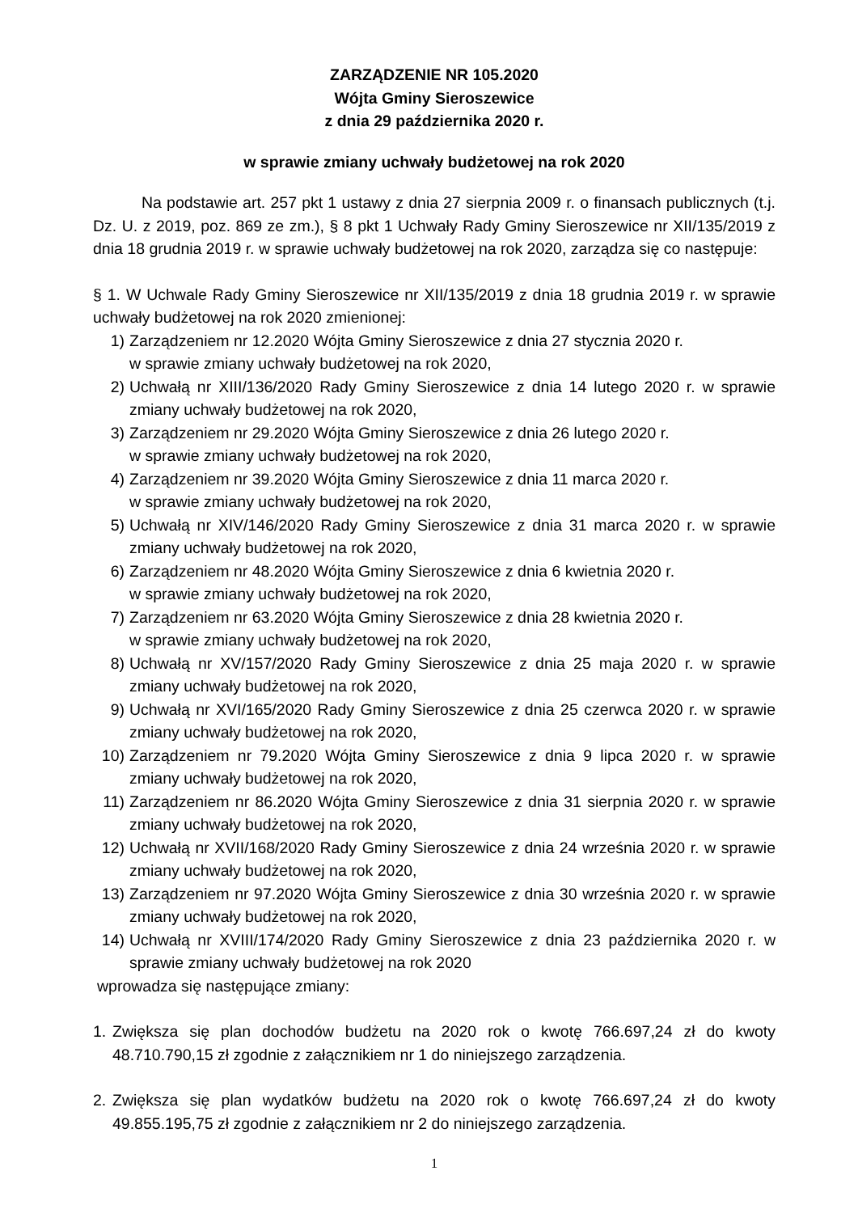ZARZĄDZENIE NR 105.2020
Wójta Gminy Sieroszewice
z dnia 29 października 2020 r.
w sprawie zmiany uchwały budżetowej na rok 2020
Na podstawie art. 257 pkt 1 ustawy z dnia 27 sierpnia 2009 r. o finansach publicznych (t.j. Dz. U. z 2019, poz. 869 ze zm.), § 8 pkt 1 Uchwały Rady Gminy Sieroszewice nr XII/135/2019 z dnia 18 grudnia 2019 r. w sprawie uchwały budżetowej na rok 2020, zarządza się co następuje:
§ 1. W Uchwale Rady Gminy Sieroszewice nr XII/135/2019 z dnia 18 grudnia 2019 r. w sprawie uchwały budżetowej na rok 2020 zmienionej:
1) Zarządzeniem nr 12.2020 Wójta Gminy Sieroszewice z dnia 27 stycznia 2020 r.
w sprawie zmiany uchwały budżetowej na rok 2020,
2) Uchwałą nr XIII/136/2020 Rady Gminy Sieroszewice z dnia 14 lutego 2020 r. w sprawie zmiany uchwały budżetowej na rok 2020,
3) Zarządzeniem nr 29.2020 Wójta Gminy Sieroszewice z dnia 26 lutego 2020 r.
w sprawie zmiany uchwały budżetowej na rok 2020,
4) Zarządzeniem nr 39.2020 Wójta Gminy Sieroszewice z dnia 11 marca 2020 r.
w sprawie zmiany uchwały budżetowej na rok 2020,
5) Uchwałą nr XIV/146/2020 Rady Gminy Sieroszewice z dnia 31 marca 2020 r. w sprawie zmiany uchwały budżetowej na rok 2020,
6) Zarządzeniem nr 48.2020 Wójta Gminy Sieroszewice z dnia 6 kwietnia 2020 r.
w sprawie zmiany uchwały budżetowej na rok 2020,
7) Zarządzeniem nr 63.2020 Wójta Gminy Sieroszewice z dnia 28 kwietnia 2020 r.
w sprawie zmiany uchwały budżetowej na rok 2020,
8) Uchwałą nr XV/157/2020 Rady Gminy Sieroszewice z dnia 25 maja 2020 r. w sprawie zmiany uchwały budżetowej na rok 2020,
9) Uchwałą nr XVI/165/2020 Rady Gminy Sieroszewice z dnia 25 czerwca 2020 r. w sprawie zmiany uchwały budżetowej na rok 2020,
10) Zarządzeniem nr 79.2020 Wójta Gminy Sieroszewice z dnia 9 lipca 2020 r. w sprawie zmiany uchwały budżetowej na rok 2020,
11) Zarządzeniem nr 86.2020 Wójta Gminy Sieroszewice z dnia 31 sierpnia 2020 r. w sprawie zmiany uchwały budżetowej na rok 2020,
12) Uchwałą nr XVII/168/2020 Rady Gminy Sieroszewice z dnia 24 września 2020 r. w sprawie zmiany uchwały budżetowej na rok 2020,
13) Zarządzeniem nr 97.2020 Wójta Gminy Sieroszewice z dnia 30 września 2020 r. w sprawie zmiany uchwały budżetowej na rok 2020,
14) Uchwałą nr XVIII/174/2020 Rady Gminy Sieroszewice z dnia 23 października 2020 r. w sprawie zmiany uchwały budżetowej na rok 2020
wprowadza się następujące zmiany:
1. Zwiększa się plan dochodów budżetu na 2020 rok o kwotę 766.697,24 zł do kwoty 48.710.790,15 zł zgodnie z załącznikiem nr 1 do niniejszego zarządzenia.
2. Zwiększa się plan wydatków budżetu na 2020 rok o kwotę 766.697,24 zł do kwoty 49.855.195,75 zł zgodnie z załącznikiem nr 2 do niniejszego zarządzenia.
1